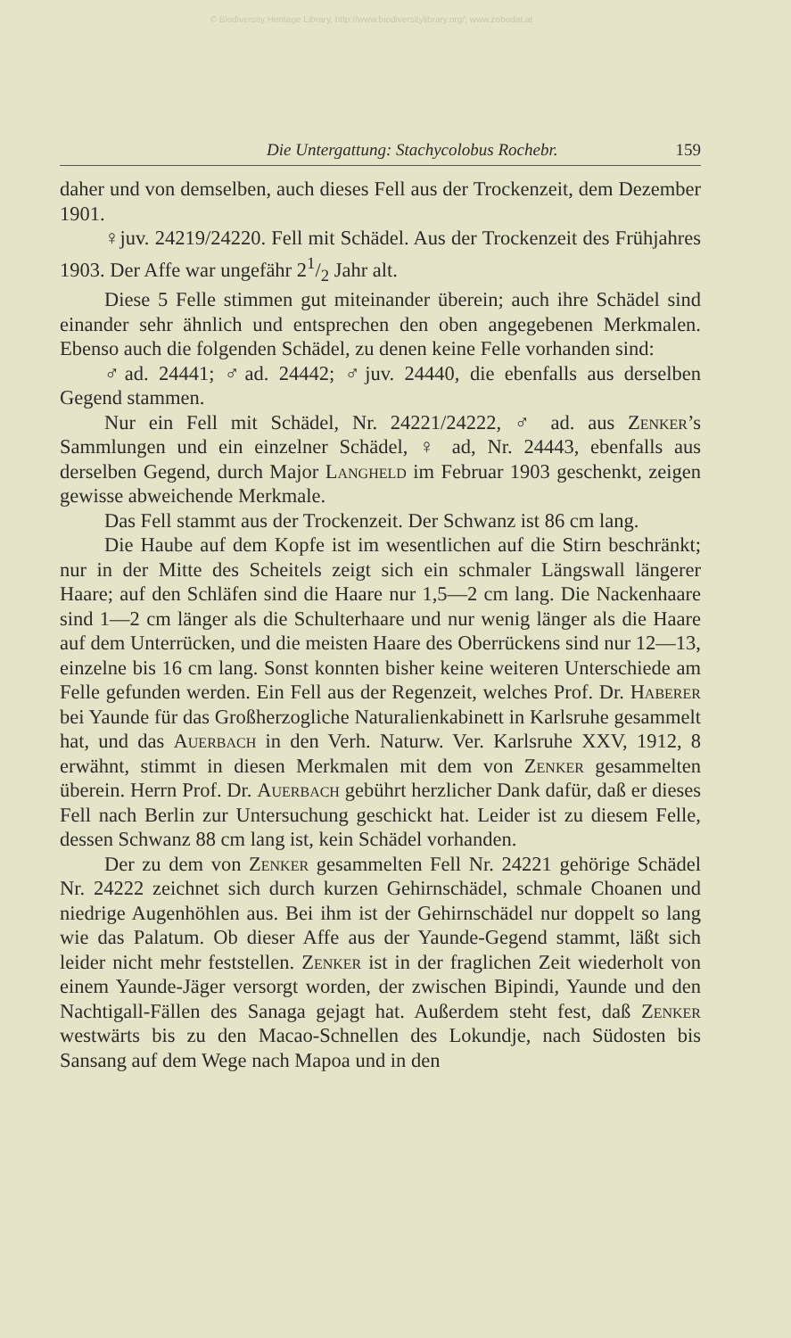© Biodiversity Heritage Library, http://www.biodiversitylibrary.org/; www.zobodat.at
Die Untergattung: Stachycolobus Rochebr. 159
daher und von demselben, auch dieses Fell aus der Trockenzeit, dem Dezember 1901.
♀juv. 24219/24220. Fell mit Schädel. Aus der Trockenzeit des Frühjahres 1903. Der Affe war ungefähr 21/2 Jahr alt.
Diese 5 Felle stimmen gut miteinander überein; auch ihre Schädel sind einander sehr ähnlich und entsprechen den oben angegebenen Merkmalen. Ebenso auch die folgenden Schädel, zu denen keine Felle vorhanden sind:
♂ad. 24441; ♂ad. 24442; ♂juv. 24440, die ebenfalls aus derselben Gegend stammen.
Nur ein Fell mit Schädel, Nr. 24221/24222, ♂ ad. aus Zenker’s Sammlungen und ein einzelner Schädel, ♀ ad, Nr. 24443, ebenfalls aus derselben Gegend, durch Major Langheld im Februar 1903 geschenkt, zeigen gewisse abweichende Merkmale.
Das Fell stammt aus der Trockenzeit. Der Schwanz ist 86 cm lang.
Die Haube auf dem Kopfe ist im wesentlichen auf die Stirn beschränkt; nur in der Mitte des Scheitels zeigt sich ein schmaler Längswall längerer Haare; auf den Schläfen sind die Haare nur 1,5—2 cm lang. Die Nackenhaare sind 1—2 cm länger als die Schulterhaare und nur wenig länger als die Haare auf dem Unterrücken, und die meisten Haare des Oberrückens sind nur 12—13, einzelne bis 16 cm lang. Sonst konnten bisher keine weiteren Unterschiede am Felle gefunden werden. Ein Fell aus der Regenzeit, welches Prof. Dr. Haberer bei Yaunde für das Großherzogliche Naturalienkabinett in Karlsruhe gesammelt hat, und das Auerbach in den Verh. Naturw. Ver. Karlsruhe XXV, 1912, 8 erwähnt, stimmt in diesen Merkmalen mit dem von Zenker gesammelten überein. Herrn Prof. Dr. Auerbach gebührt herzlicher Dank dafür, daß er dieses Fell nach Berlin zur Untersuchung geschickt hat. Leider ist zu diesem Felle, dessen Schwanz 88 cm lang ist, kein Schädel vorhanden.
Der zu dem von Zenker gesammelten Fell Nr. 24221 gehörige Schädel Nr. 24222 zeichnet sich durch kurzen Gehirnschädel, schmale Choanen und niedrige Augenhöhlen aus. Bei ihm ist der Gehirnschädel nur doppelt so lang wie das Palatum. Ob dieser Affe aus der Yaunde-Gegend stammt, läßt sich leider nicht mehr feststellen. Zenker ist in der fraglichen Zeit wiederholt von einem Yaunde-Jäger versorgt worden, der zwischen Bipindi, Yaunde und den Nachtigall-Fällen des Sanaga gejagt hat. Außerdem steht fest, daß Zenker westwärts bis zu den Macao-Schnellen des Lokundje, nach Südosten bis Sansang auf dem Wege nach Mapoa und in den